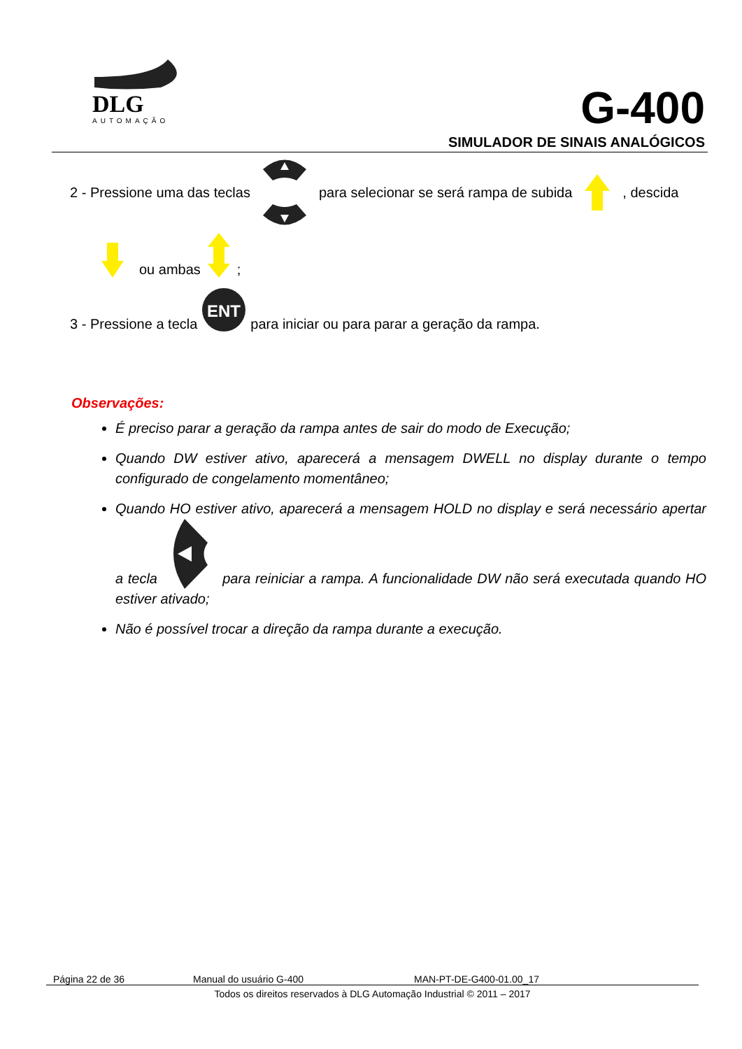DLG
AUTOMAÇÃO
G-400
SIMULADOR DE SINAIS ANALÓGICOS
2 - Pressione uma das teclas para selecionar se será rampa de subida , descida
ou ambas;
3 - Pressione a tecla
ENT
para iniciar ou para parar a geração da rampa.
Observações:
É preciso parar a geração da rampa antes de sair do modo de Execução;
Quando DW estiver ativo, aparecerá a mensagem DWELL no display durante o tempo configurado de congelamento momentâneo;
Quando HO estiver ativo, aparecerá a mensagem HOLD no display e será necessário apertar a tecla para reiniciar a rampa. A funcionalidade DW não será executada quando HO estiver ativado;
Não é possível trocar a direção da rampa durante a execução.
Página 22 de 36 Manual do usuário G-400 MAN-PT-DE-G400-01.00_17
Todos os direitos reservados à DLG Automação Industrial © 2011 – 2017